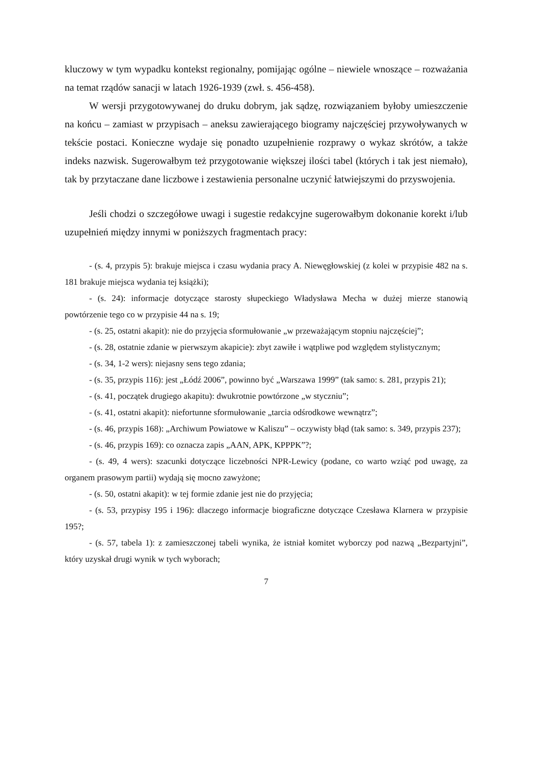kluczowy w tym wypadku kontekst regionalny, pomijając ogólne – niewiele wnoszące – rozważania na temat rządów sanacji w latach 1926-1939 (zwł. s. 456-458).
W wersji przygotowywanej do druku dobrym, jak sądzę, rozwiązaniem byłoby umieszczenie na końcu – zamiast w przypisach – aneksu zawierającego biogramy najczęściej przywoływanych w tekście postaci. Konieczne wydaje się ponadto uzupełnienie rozprawy o wykaz skrótów, a także indeks nazwisk. Sugerowałbym też przygotowanie większej ilości tabel (których i tak jest niemało), tak by przytaczane dane liczbowe i zestawienia personalne uczynić łatwiejszymi do przyswojenia.
Jeśli chodzi o szczegółowe uwagi i sugestie redakcyjne sugerowałbym dokonanie korekt i/lub uzupełnień między innymi w poniższych fragmentach pracy:
- (s. 4, przypis 5): brakuje miejsca i czasu wydania pracy A. Niewęgłowskiej (z kolei w przypisie 482 na s. 181 brakuje miejsca wydania tej książki);
- (s. 24): informacje dotyczące starosty słupeckiego Władysława Mecha w dużej mierze stanowią powtórzenie tego co w przypisie 44 na s. 19;
- (s. 25, ostatni akapit): nie do przyjęcia sformułowanie „w przeważającym stopniu najczęściej”;
- (s. 28, ostatnie zdanie w pierwszym akapicie): zbyt zawiłe i wątpliwe pod względem stylistycznym;
- (s. 34, 1-2 wers): niejasny sens tego zdania;
- (s. 35, przypis 116): jest „Łódź 2006”, powinno być „Warszawa 1999” (tak samo: s. 281, przypis 21);
- (s. 41, początek drugiego akapitu): dwukrotnie powtórzone „w styczniu”;
- (s. 41, ostatni akapit): niefortunne sformułowanie „tarcia odśrodkowe wewnątrz”;
- (s. 46, przypis 168): „Archiwum Powiatowe w Kaliszu” – oczywisty błąd (tak samo: s. 349, przypis 237);
- (s. 46, przypis 169): co oznacza zapis „AAN, APK, KPPPK”?;
- (s. 49, 4 wers): szacunki dotyczące liczebności NPR-Lewicy (podane, co warto wziąć pod uwagę, za organem prasowym partii) wydają się mocno zawyżone;
- (s. 50, ostatni akapit): w tej formie zdanie jest nie do przyjęcia;
- (s. 53, przypisy 195 i 196): dlaczego informacje biograficzne dotyczące Czesława Klarnera w przypisie 195?;
- (s. 57, tabela 1): z zamieszczonej tabeli wynika, że istniał komitet wyborczy pod nazwą „Bezpartyjni”, który uzyskał drugi wynik w tych wyborach;
7